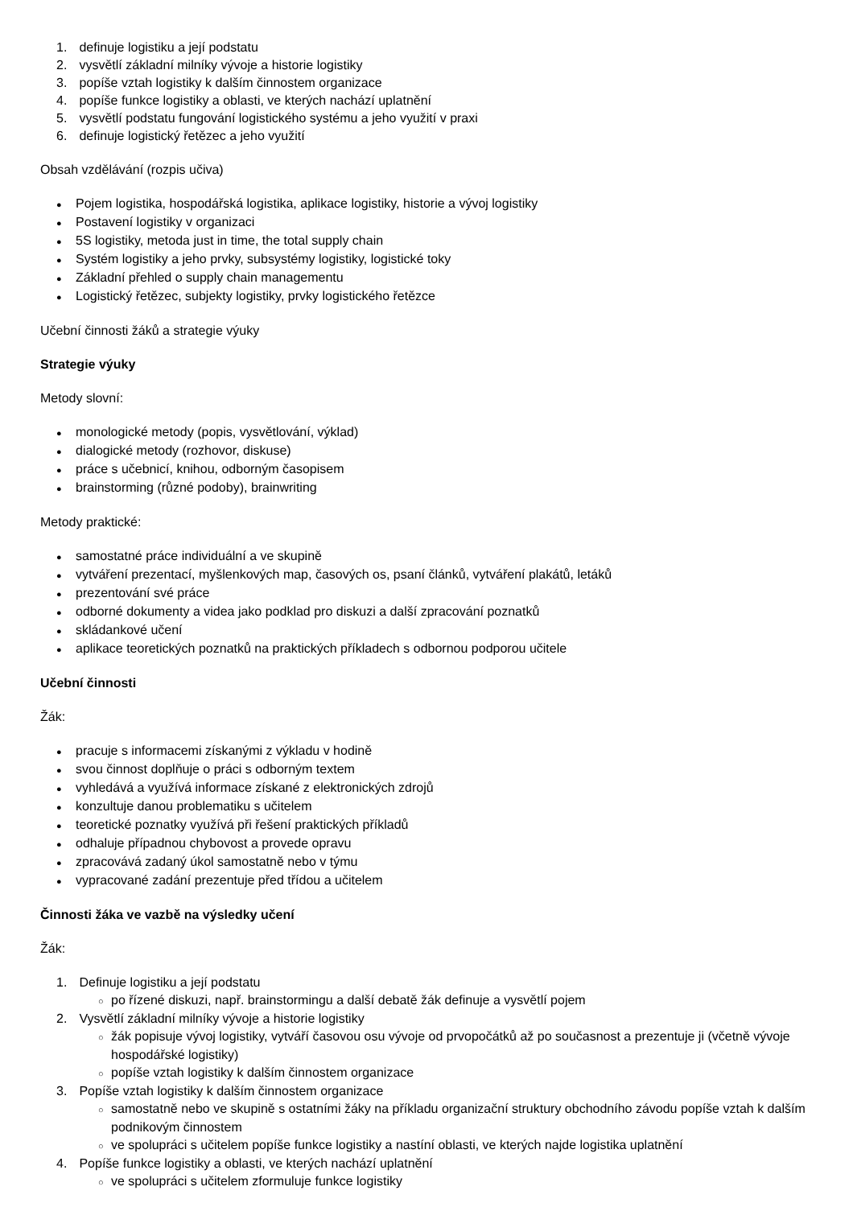1. definuje logistiku a její podstatu
2. vysvětlí základní milníky vývoje a historie logistiky
3. popíše vztah logistiky k dalším činnostem organizace
4. popíše funkce logistiky a oblasti, ve kterých nachází uplatnění
5. vysvětlí podstatu fungování logistického systému a jeho využití v praxi
6. definuje logistický řetězec a jeho využití
Obsah vzdělávání (rozpis učiva)
● Pojem logistika, hospodářská logistika, aplikace logistiky, historie a vývoj logistiky
● Postavení logistiky v organizaci
● 5S logistiky, metoda just in time, the total supply chain
● Systém logistiky a jeho prvky, subsystémy logistiky, logistické toky
● Základní přehled o supply chain managementu
● Logistický řetězec, subjekty logistiky, prvky logistického řetězce
Učební činnosti žáků a strategie výuky
Strategie výuky
Metody slovní:
● monologické metody (popis, vysvětlování, výklad)
● dialogické metody (rozhovor, diskuse)
● práce s učebnicí, knihou, odborným časopisem
● brainstorming (různé podoby), brainwriting
Metody praktické:
● samostatné práce individuální a ve skupině
● vytváření prezentací, myšlenkových map, časových os, psaní článků, vytváření plakátů, letáků
● prezentování své práce
● odborné dokumenty a videa jako podklad pro diskuzi a další zpracování poznatků
● skládankové učení
● aplikace teoretických poznatků na praktických příkladech s odbornou podporou učitele
Učební činnosti
Žák:
● pracuje s informacemi získanými z výkladu v hodině
● svou činnost doplňuje o práci s odborným textem
● vyhledává a využívá informace získané z elektronických zdrojů
● konzultuje danou problematiku s učitelem
● teoretické poznatky využívá při řešení praktických příkladů
● odhaluje případnou chybovost a provede opravu
● zpracovává zadaný úkol samostatně nebo v týmu
● vypracované zadání prezentuje před třídou a učitelem
Činnosti žáka ve vazbě na výsledky učení
Žák:
1. Definuje logistiku a její podstatu
○ po řízené diskuzi, např. brainstormingu a další debatě žák definuje a vysvětlí pojem
2. Vysvětlí základní milníky vývoje a historie logistiky
○ žák popisuje vývoj logistiky, vytváří časovou osu vývoje od prvopočátků až po současnost a prezentuje ji (včetně vývoje hospodářské logistiky)
○ popíše vztah logistiky k dalším činnostem organizace
3. Popíše vztah logistiky k dalším činnostem organizace
○ samostatně nebo ve skupině s ostatními žáky na příkladu organizační struktury obchodního závodu popíše vztah k dalším podnikovým činnostem
○ ve spolupráci s učitelem popíše funkce logistiky a nastíní oblasti, ve kterých najde logistika uplatnění
4. Popíše funkce logistiky a oblasti, ve kterých nachází uplatnění
○ ve spolupráci s učitelem zformuluje funkce logistiky